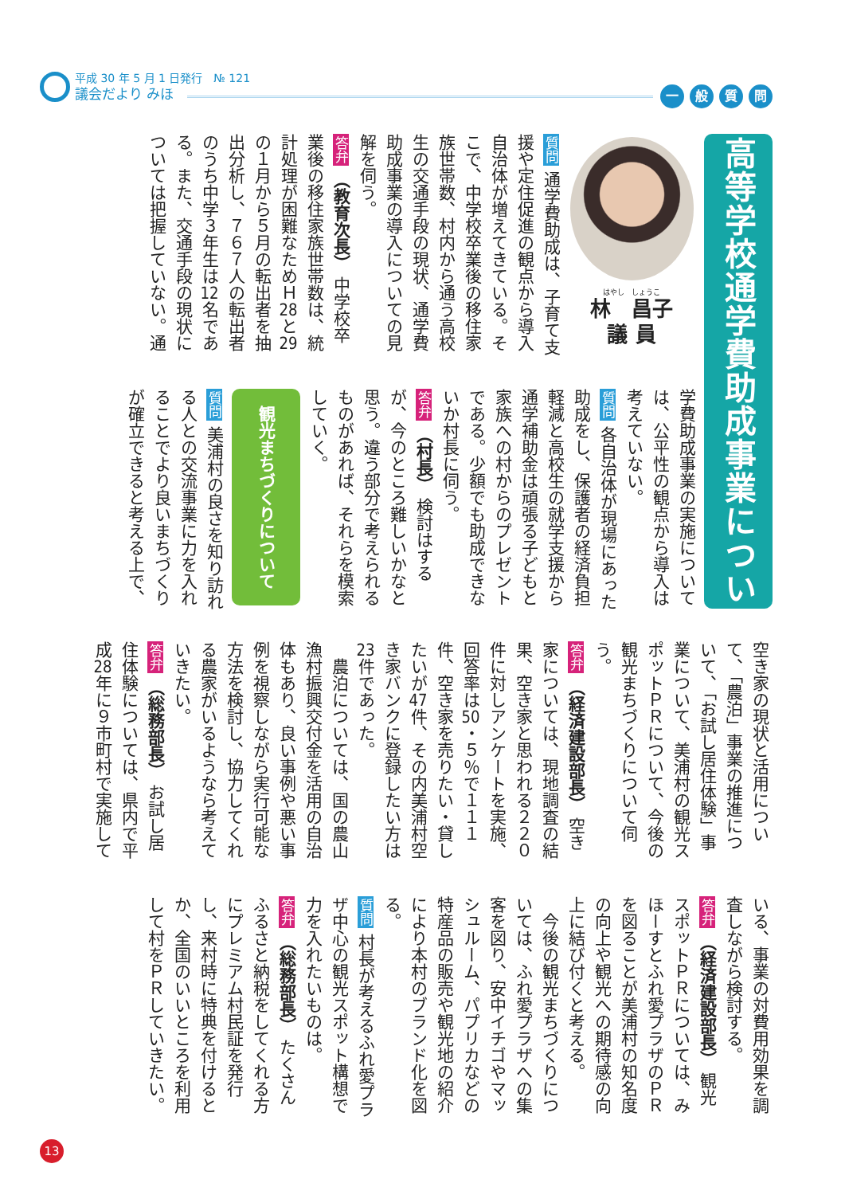平成 30 年 5 月 1 日発行　№ 121
議会だより みほ
一 般 質 問
高等学校通学費助成事業について
はやし　しょうこ
林　昌子
議 員
質問 通学費助成は、子育て支援や定住促進の観点から導入自治体が増えてきている。そこで、中学校卒業後の移住家族世帯数、村内から通う高校生の交通手段の現状、通学費助成事業の導入についての見解を伺う。
答弁 （教育次長） 中学校卒業後の移住家族世帯数は、統計処理が困難なためＨ28と29の１月から５月の転出者を抽出分析し、７６７人の転出者のうち中学３年生は12名である。また、交通手段の現状については把握していない。通
学費助成事業の実施については、公平性の観点から導入は考えていない。
質問 各自治体が現場にあった助成をし、保護者の経済負担軽減と高校生の就学支援から通学補助金は頑張る子どもと家族への村からのプレゼントである。少額でも助成できないか村長に伺う。
答弁 （村長） 検討はするが、今のところ難しいかなと思う。違う部分で考えられるものがあれば、それらを模索していく。
観光まちづくりについて
質問 美浦村の良さを知り訪れる人との交流事業に力を入れることでより良いまちづくりが確立できると考える上で、
空き家の現状と活用について、「農泊」事業の推進について、「お試し居住体験」事業について、美浦村の観光スポットＰＲについて、今後の観光まちづくりについて伺う。
答弁 （経済建設部長） 空き家については、現地調査の結果、空き家と思われる２２０件に対しアンケートを実施、回答率は50・５％で１１１件、空き家を売りたい・貸したいが47件、その内美浦村空き家バンクに登録したい方は23件であった。
　農泊については、国の農山漁村振興交付金を活用の自治体もあり、良い事例や悪い事例を視察しながら実行可能な方法を検討し、協力してくれる農家がいるようなら考えていきたい。
答弁 （総務部長） お試し居住体験については、県内で平成28年に９市町村で実施して
いる、事業の対費用効果を調査しながら検討する。
答弁 （経済建設部長） 観光スポットＰＲについては、みほーすとふれ愛プラザのＰＲを図ることが美浦村の知名度の向上や観光への期待感の向上に結び付くと考える。
　今後の観光まちづくりについては、ふれ愛プラザへの集客を図り、安中イチゴやマッシュルーム、パプリカなどの特産品の販売や観光地の紹介により本村のブランド化を図る。
質問 村長が考えるふれ愛プラザ中心の観光スポット構想で力を入れたいものは。
答弁 （総務部長） たくさんふるさと納税をしてくれる方にプレミアム村民証を発行し、来村時に特典を付けるとか、全国のいいところを利用して村をＰＲしていきたい。
13